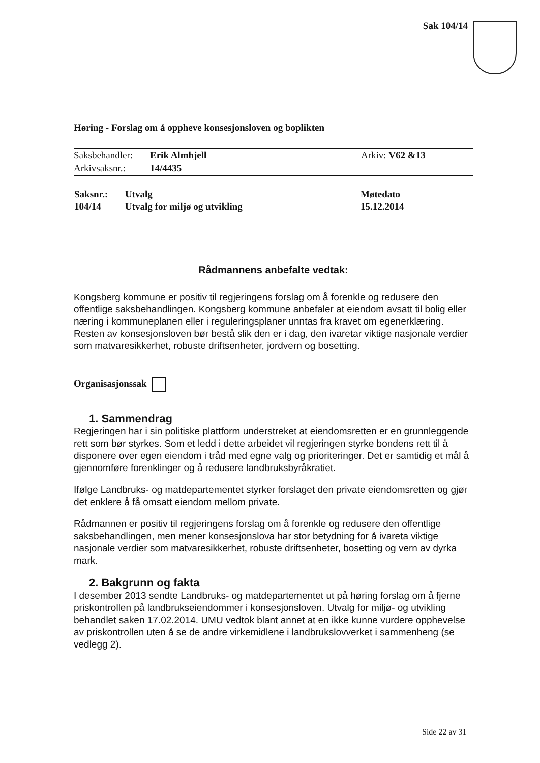Sak 104/14
Høring - Forslag om å oppheve konsesjonsloven og boplikten
| Saksbehandler: | Erik Almhjell | Arkiv: V62 &13 |
| Arkivsaksnr.: | 14/4435 | |
| Saksnr.: | Utvalg | Møtedato |
| --- | --- | --- |
| 104/14 | Utvalg for miljø og utvikling | 15.12.2014 |
Rådmannens anbefalte vedtak:
Kongsberg kommune er positiv til regjeringens forslag om å forenkle og redusere den offentlige saksbehandlingen. Kongsberg kommune anbefaler at eiendom avsatt til bolig eller næring i kommuneplanen eller i reguleringsplaner unntas fra kravet om egenerklæring. Resten av konsesjonsloven bør bestå slik den er i dag, den ivaretar viktige nasjonale verdier som matvaresikkerhet, robuste driftsenheter, jordvern og bosetting.
Organisasjonssak
1. Sammendrag
Regjeringen har i sin politiske plattform understreket at eiendomsretten er en grunnleggende rett som bør styrkes. Som et ledd i dette arbeidet vil regjeringen styrke bondens rett til å disponere over egen eiendom i tråd med egne valg og prioriteringer. Det er samtidig et mål å gjennomføre forenklinger og å redusere landbruksbyråkratiet.
Ifølge Landbruks- og matdepartementet styrker forslaget den private eiendomsretten og gjør det enklere å få omsatt eiendom mellom private.
Rådmannen er positiv til regjeringens forslag om å forenkle og redusere den offentlige saksbehandlingen, men mener konsesjonslova har stor betydning for å ivareta viktige nasjonale verdier som matvaresikkerhet, robuste driftsenheter, bosetting og vern av dyrka mark.
2. Bakgrunn og fakta
I desember 2013 sendte Landbruks- og matdepartementet ut på høring forslag om å fjerne priskontrollen på landbrukseiendommer i konsesjonsloven. Utvalg for miljø- og utvikling behandlet saken 17.02.2014. UMU vedtok blant annet at en ikke kunne vurdere opphevelse av priskontrollen uten å se de andre virkemidlene i landbrukslovverket i sammenheng (se vedlegg 2).
Side 22 av 31